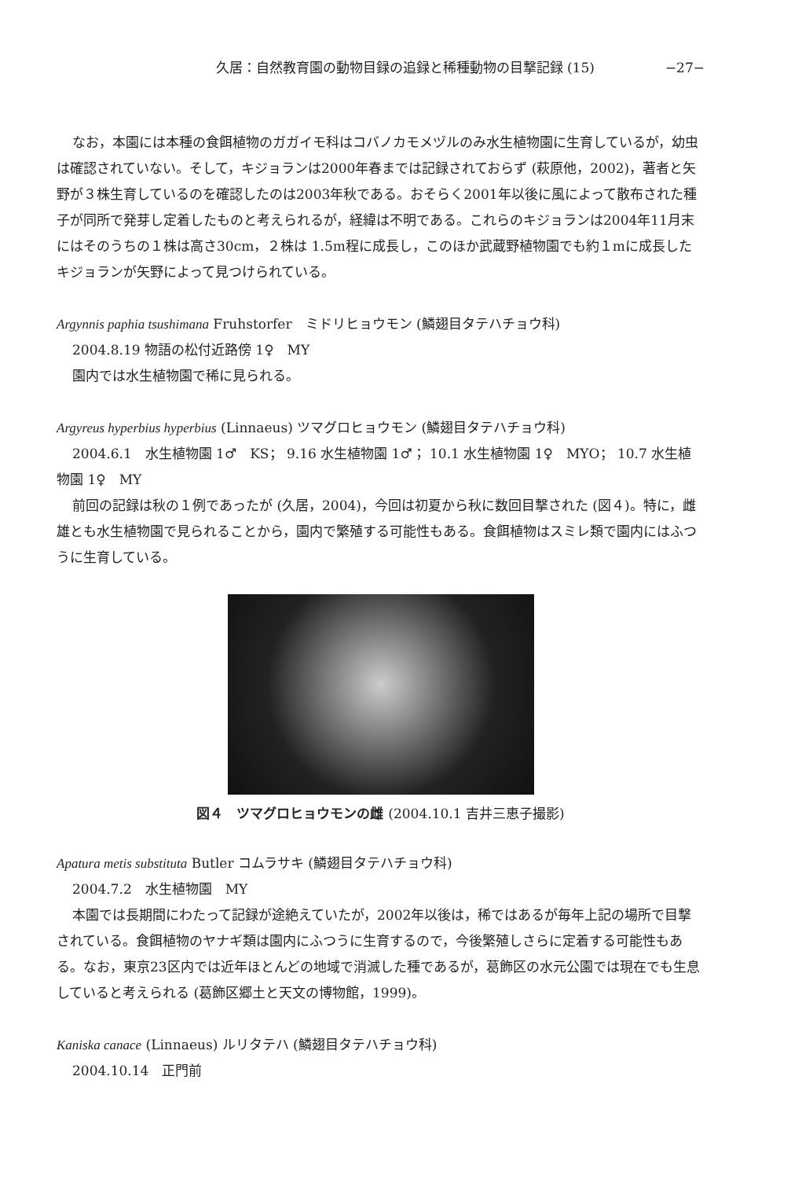久居：自然教育園の動物目録の追録と稀種動物の目撃記録 (15) −27−
なお，本園には本種の食餌植物のガガイモ科はコバノカモメヅルのみ水生植物園に生育しているが，幼虫は確認されていない。そして，キジョランは2000年春までは記録されておらず (萩原他，2002)，著者と矢野が３株生育しているのを確認したのは2003年秋である。おそらく2001年以後に風によって散布された種子が同所で発芽し定着したものと考えられるが，経緯は不明である。これらのキジョランは2004年11月末にはそのうちの１株は高さ30cm，２株は 1.5m程に成長し，このほか武蔵野植物園でも約１mに成長したキジョランが矢野によって見つけられている。
Argynnis paphia tsushimana Fruhstorfer　ミドリヒョウモン (鱗翅目タテハチョウ科)
2004.8.19 物語の松付近路傍 1♀　MY
園内では水生植物園で稀に見られる。
Argyreus hyperbius hyperbius (Linnaeus) ツマグロヒョウモン (鱗翅目タテハチョウ科)
2004.6.1　水生植物園 1♂　KS； 9.16 水生植物園 1♂； 10.1 水生植物園 1♀　MYO； 10.7 水生植物園 1♀　MY
前回の記録は秋の１例であったが (久居，2004)，今回は初夏から秋に数回目撃された (図４)。特に，雌雄とも水生植物園で見られることから，園内で繁殖する可能性もある。食餌植物はスミレ類で園内にはふつうに生育している。
図４　ツマグロヒョウモンの雌 (2004.10.1 吉井三恵子撮影)
Apatura metis substituta Butler コムラサキ (鱗翅目タテハチョウ科)
2004.7.2　水生植物園　MY
本園では長期間にわたって記録が途絶えていたが，2002年以後は，稀ではあるが毎年上記の場所で目撃されている。食餌植物のヤナギ類は園内にふつうに生育するので，今後繁殖しさらに定着する可能性もある。なお，東京23区内では近年ほとんどの地域で消滅した種であるが，葛飾区の水元公園では現在でも生息していると考えられる (葛飾区郷土と天文の博物館，1999)。
Kaniska canace (Linnaeus) ルリタテハ (鱗翅目タテハチョウ科)
2004.10.14　正門前